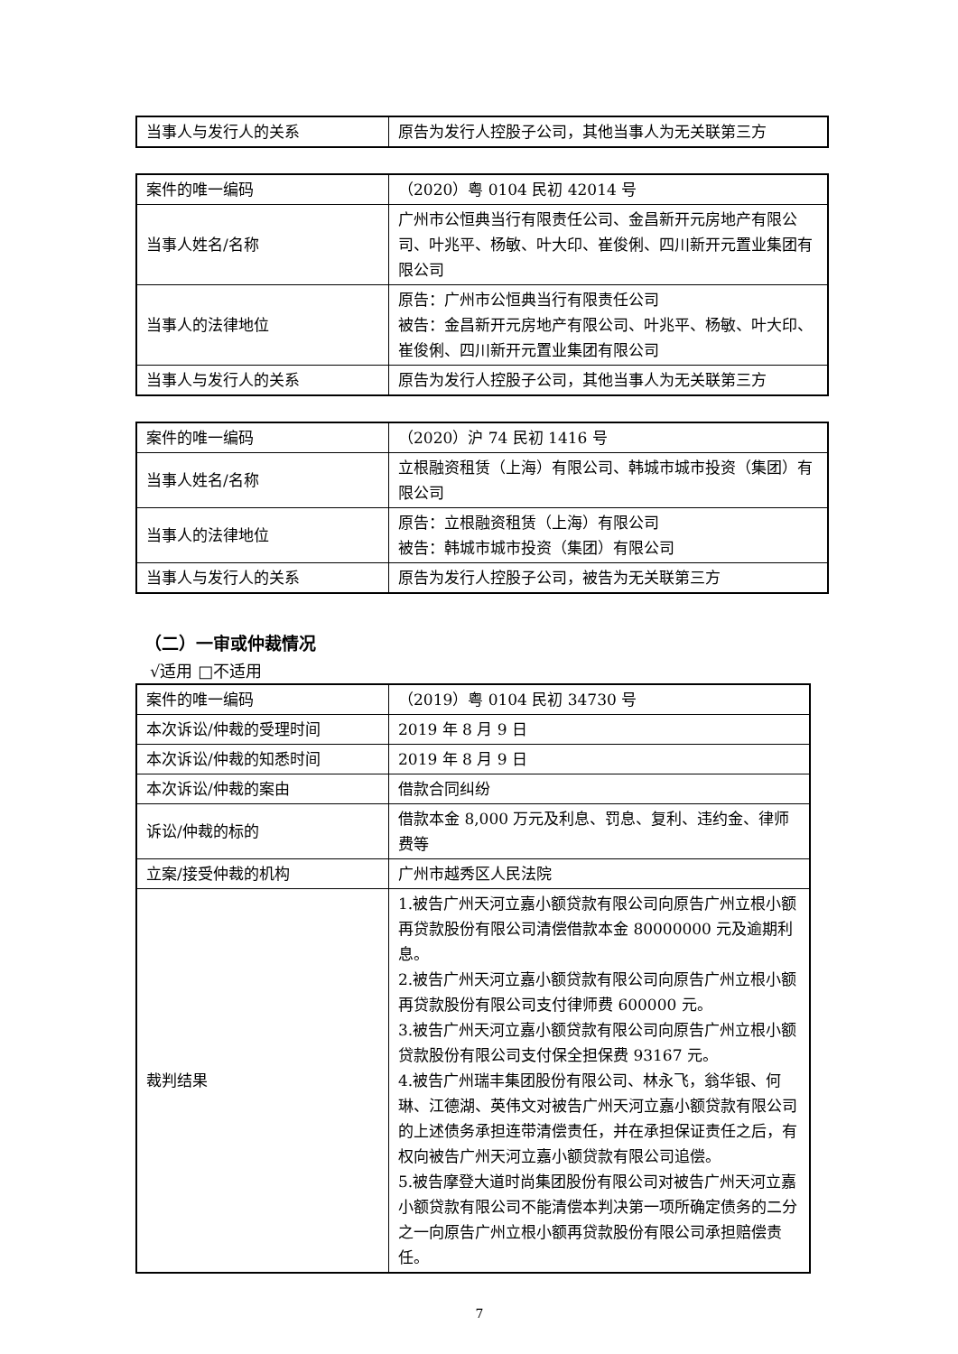| 当事人与发行人的关系 | 原告为发行人控股子公司，其他当事人为无关联第三方 |
| 案件的唯一编码 | （2020）粤 0104 民初 42014 号 |
| 当事人姓名/名称 | 广州市公恒典当行有限责任公司、金昌新开元房地产有限公司、叶兆平、杨敏、叶大印、崔俊俐、四川新开元置业集团有限公司 |
| 当事人的法律地位 | 原告：广州市公恒典当行有限责任公司 被告：金昌新开元房地产有限公司、叶兆平、杨敏、叶大印、崔俊俐、四川新开元置业集团有限公司 |
| 当事人与发行人的关系 | 原告为发行人控股子公司，其他当事人为无关联第三方 |
| 案件的唯一编码 | （2020）沪 74 民初 1416 号 |
| 当事人姓名/名称 | 立根融资租赁（上海）有限公司、韩城市城市投资（集团）有限公司 |
| 当事人的法律地位 | 原告：立根融资租赁（上海）有限公司 被告：韩城市城市投资（集团）有限公司 |
| 当事人与发行人的关系 | 原告为发行人控股子公司，被告为无关联第三方 |
（二）一审或仲裁情况
√适用 □不适用
| 案件的唯一编码 | （2019）粤 0104 民初 34730 号 |
| 本次诉讼/仲裁的受理时间 | 2019 年 8 月 9 日 |
| 本次诉讼/仲裁的知悉时间 | 2019 年 8 月 9 日 |
| 本次诉讼/仲裁的案由 | 借款合同纠纷 |
| 诉讼/仲裁的标的 | 借款本金 8,000 万元及利息、罚息、复利、违约金、律师费等 |
| 立案/接受仲裁的机构 | 广州市越秀区人民法院 |
| 裁判结果 | 1.被告广州天河立嘉小额贷款有限公司向原告广州立根小额再贷款股份有限公司清偿借款本金 80000000 元及逾期利息。 2.被告广州天河立嘉小额贷款有限公司向原告广州立根小额再贷款股份有限公司支付律师费 600000 元。 3.被告广州天河立嘉小额贷款有限公司向原告广州立根小额贷款股份有限公司支付保全担保费 93167 元。 4.被告广州瑞丰集团股份有限公司、林永飞，翁华银、何琳、江德湖、英伟文对被告广州天河立嘉小额贷款有限公司的上述债务承担连带清偿责任，并在承担保证责任之后，有权向被告广州天河立嘉小额贷款有限公司追偿。 5.被告摩登大道时尚集团股份有限公司对被告广州天河立嘉小额贷款有限公司不能清偿本判决第一项所确定债务的二分之一向原告广州立根小额再贷款股份有限公司承担赔偿责任。 |
7